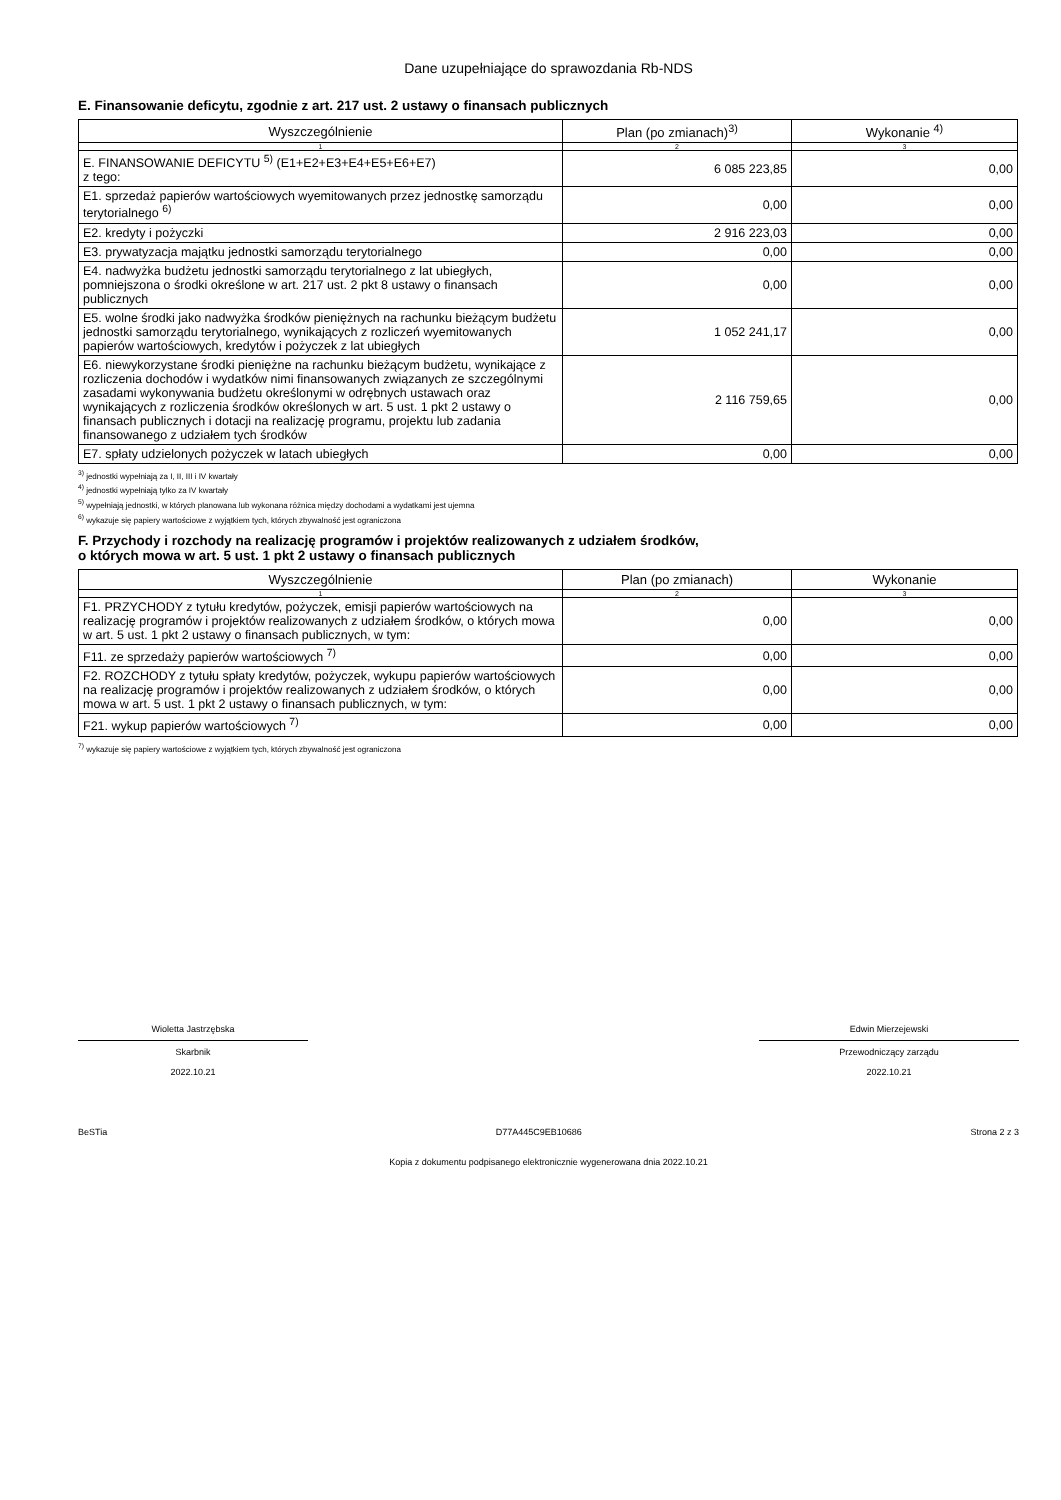Dane uzupełniające do sprawozdania Rb-NDS
E. Finansowanie deficytu, zgodnie z art. 217 ust. 2 ustawy o finansach publicznych
| Wyszczególnienie | Plan (po zmianach)<sup>3)</sup> | Wykonanie <sup>4)</sup> |
| --- | --- | --- |
| 1 | 2 | 3 |
| E. FINANSOWANIE DEFICYTU <sup>5)</sup> (E1+E2+E3+E4+E5+E6+E7) z tego: | 6 085 223,85 | 0,00 |
| E1. sprzedaż papierów wartościowych wyemitowanych przez jednostkę samorządu terytorialnego <sup>6)</sup> | 0,00 | 0,00 |
| E2. kredyty i pożyczki | 2 916 223,03 | 0,00 |
| E3. prywatyzacja majątku jednostki samorządu terytorialnego | 0,00 | 0,00 |
| E4. nadwyżka budżetu jednostki samorządu terytorialnego z lat ubiegłych, pomniejszona o środki określone w art. 217 ust. 2 pkt 8 ustawy o finansach publicznych | 0,00 | 0,00 |
| E5. wolne środki jako nadwyżka środków pieniężnych na rachunku bieżącym budżetu jednostki samorządu terytorialnego, wynikających z rozliczeń wyemitowanych papierów wartościowych, kredytów i pożyczek z lat ubiegłych | 1 052 241,17 | 0,00 |
| E6. niewykorzystane środki pieniężne na rachunku bieżącym budżetu, wynikające z rozliczenia dochodów i wydatków nimi finansowanych związanych ze szczególnymi zasadami wykonywania budżetu określonymi w odrębnych ustawach oraz wynikających z rozliczenia środków określonych w art. 5 ust. 1 pkt 2 ustawy o finansach publicznych i dotacji na realizację programu, projektu lub zadania finansowanego z udziałem tych środków | 2 116 759,65 | 0,00 |
| E7. spłaty udzielonych pożyczek w latach ubiegłych | 0,00 | 0,00 |
<sup>3)</sup> jednostki wypełniają za I, II, III i IV kwartały
<sup>4)</sup> jednostki wypełniają tylko za IV kwartały
<sup>5)</sup> wypełniają jednostki, w których planowana lub wykonana różnica między dochodami a wydatkami jest ujemna
<sup>6)</sup> wykazuje się papiery wartościowe z wyjątkiem tych, których zbywalność jest ograniczona
F. Przychody i rozchody na realizację programów i projektów realizowanych z udziałem środków,
o których mowa w art. 5 ust. 1 pkt 2 ustawy o finansach publicznych
| Wyszczególnienie | Plan (po zmianach) | Wykonanie |
| --- | --- | --- |
| 1 | 2 | 3 |
| F1. PRZYCHODY z tytułu kredytów, pożyczek, emisji papierów wartościowych na realizację programów i projektów realizowanych z udziałem środków, o których mowa w art. 5 ust. 1 pkt 2 ustawy o finansach publicznych, w tym: | 0,00 | 0,00 |
| F11. ze sprzedaży papierów wartościowych <sup>7)</sup> | 0,00 | 0,00 |
| F2. ROZCHODY z tytułu spłaty kredytów, pożyczek, wykupu papierów wartościowych na realizację programów i projektów realizowanych z udziałem środków, o których mowa w art. 5 ust. 1 pkt 2 ustawy o finansach publicznych, w tym: | 0,00 | 0,00 |
| F21. wykup papierów wartościowych <sup>7)</sup> | 0,00 | 0,00 |
<sup>7)</sup> wykazuje się papiery wartościowe z wyjątkiem tych, których zbywalność jest ograniczona
Wioletta Jastrzębska
Skarbnik
2022.10.21
Edwin Mierzejewski
Przewodniczący zarządu
2022.10.21
BeSTia D77A445C9EB10686 Strona 2 z 3
Kopia z dokumentu podpisanego elektronicznie wygenerowana dnia 2022.10.21